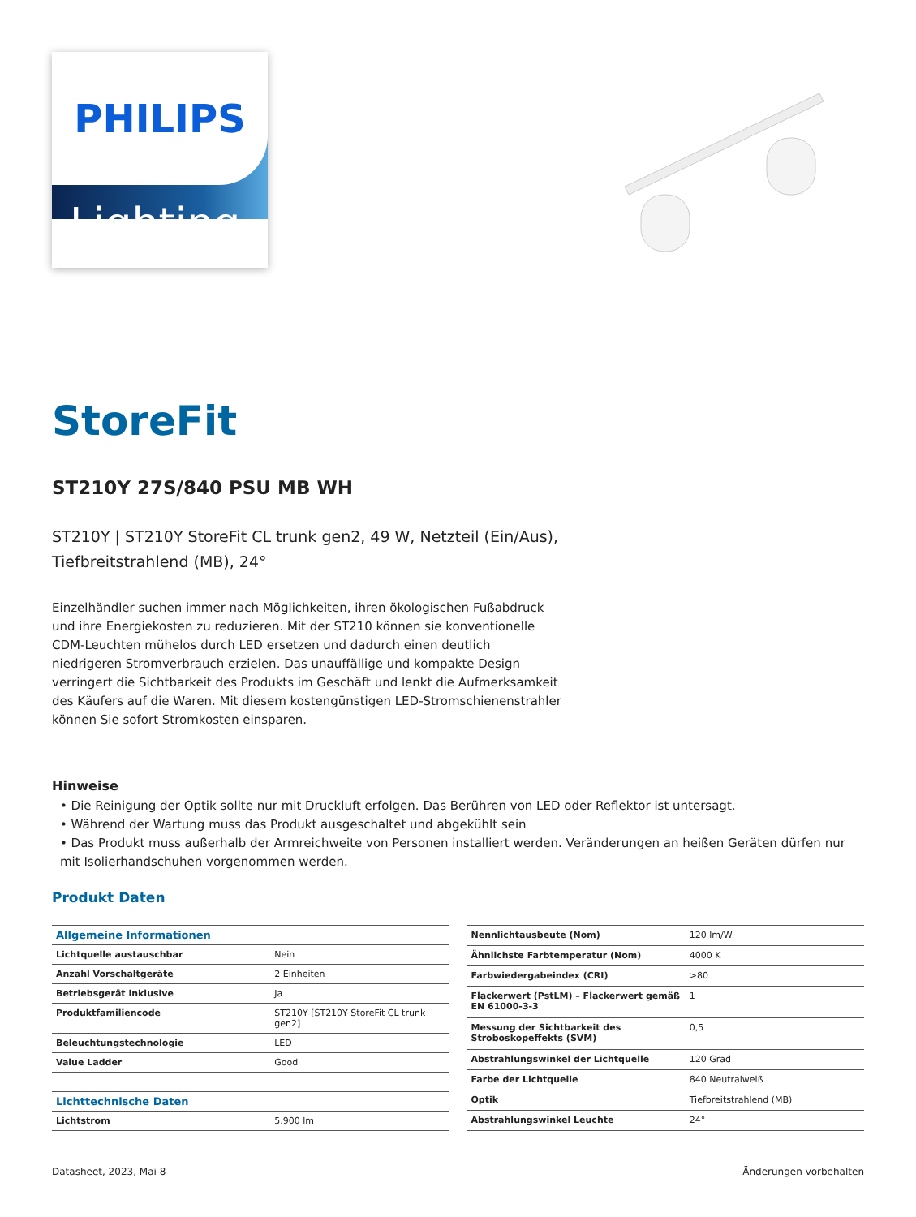PHILIPS
Lighting
StoreFit
ST210Y 27S/840 PSU MB WH
ST210Y | ST210Y StoreFit CL trunk gen2, 49 W, Netzteil (Ein/Aus), Tiefbreitstrahlend (MB), 24°
Einzelhändler suchen immer nach Möglichkeiten, ihren ökologischen Fußabdruck und ihre Energiekosten zu reduzieren. Mit der ST210 können sie konventionelle CDM-Leuchten mühelos durch LED ersetzen und dadurch einen deutlich niedrigeren Stromverbrauch erzielen. Das unauffällige und kompakte Design verringert die Sichtbarkeit des Produkts im Geschäft und lenkt die Aufmerksamkeit des Käufers auf die Waren. Mit diesem kostengünstigen LED-Stromschienenstrahler können Sie sofort Stromkosten einsparen.
Hinweise
• Die Reinigung der Optik sollte nur mit Druckluft erfolgen. Das Berühren von LED oder Reflektor ist untersagt.
• Während der Wartung muss das Produkt ausgeschaltet und abgekühlt sein
• Das Produkt muss außerhalb der Armreichweite von Personen installiert werden. Veränderungen an heißen Geräten dürfen nur mit Isolierhandschuhen vorgenommen werden.
Produkt Daten
| Allgemeine Informationen | |
| Lichtquelle austauschbar | Nein |
| Anzahl Vorschaltgeräte | 2 Einheiten |
| Betriebsgerät inklusive | Ja |
| Produktfamiliencode | ST210Y [ST210Y StoreFit CL trunk gen2] |
| Beleuchtungstechnologie | LED |
| Value Ladder | Good |
| Lichttechnische Daten | |
| Lichtstrom | 5.900 lm |
| Nennlichtausbeute (Nom) | 120 lm/W |
| Ähnlichste Farbtemperatur (Nom) | 4000 K |
| Farbwiedergabeindex (CRI) | >80 |
| Flackerwert (PstLM) – Flackerwert gemäß EN 61000-3-3 | 1 |
| Messung der Sichtbarkeit des Stroboskopeffekts (SVM) | 0,5 |
| Abstrahlungswinkel der Lichtquelle | 120 Grad |
| Farbe der Lichtquelle | 840 Neutralweiß |
| Optik | Tiefbreitstrahlend (MB) |
| Abstrahlungswinkel Leuchte | 24° |
Datasheet, 2023, Mai 8 Änderungen vorbehalten